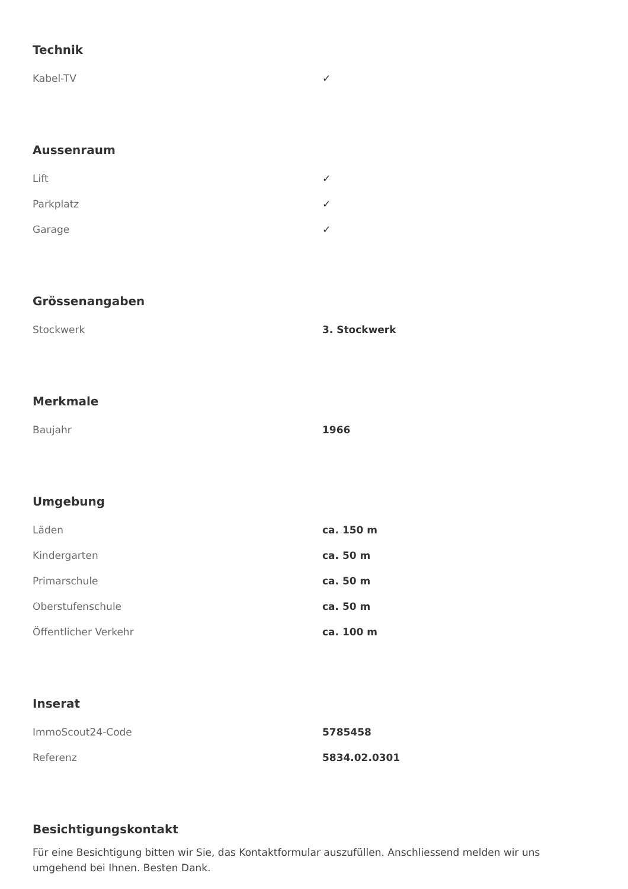Technik
| Kabel-TV | ✓ |
Aussenraum
| Lift | ✓ |
| Parkplatz | ✓ |
| Garage | ✓ |
Grössenangaben
| Stockwerk | 3. Stockwerk |
Merkmale
| Baujahr | 1966 |
Umgebung
| Läden | ca. 150 m |
| Kindergarten | ca. 50 m |
| Primarschule | ca. 50 m |
| Oberstufenschule | ca. 50 m |
| Öffentlicher Verkehr | ca. 100 m |
Inserat
| ImmoScout24-Code | 5785458 |
| Referenz | 5834.02.0301 |
Besichtigungskontakt
Für eine Besichtigung bitten wir Sie, das Kontaktformular auszufüllen. Anschliessend melden wir uns umgehend bei Ihnen. Besten Dank.